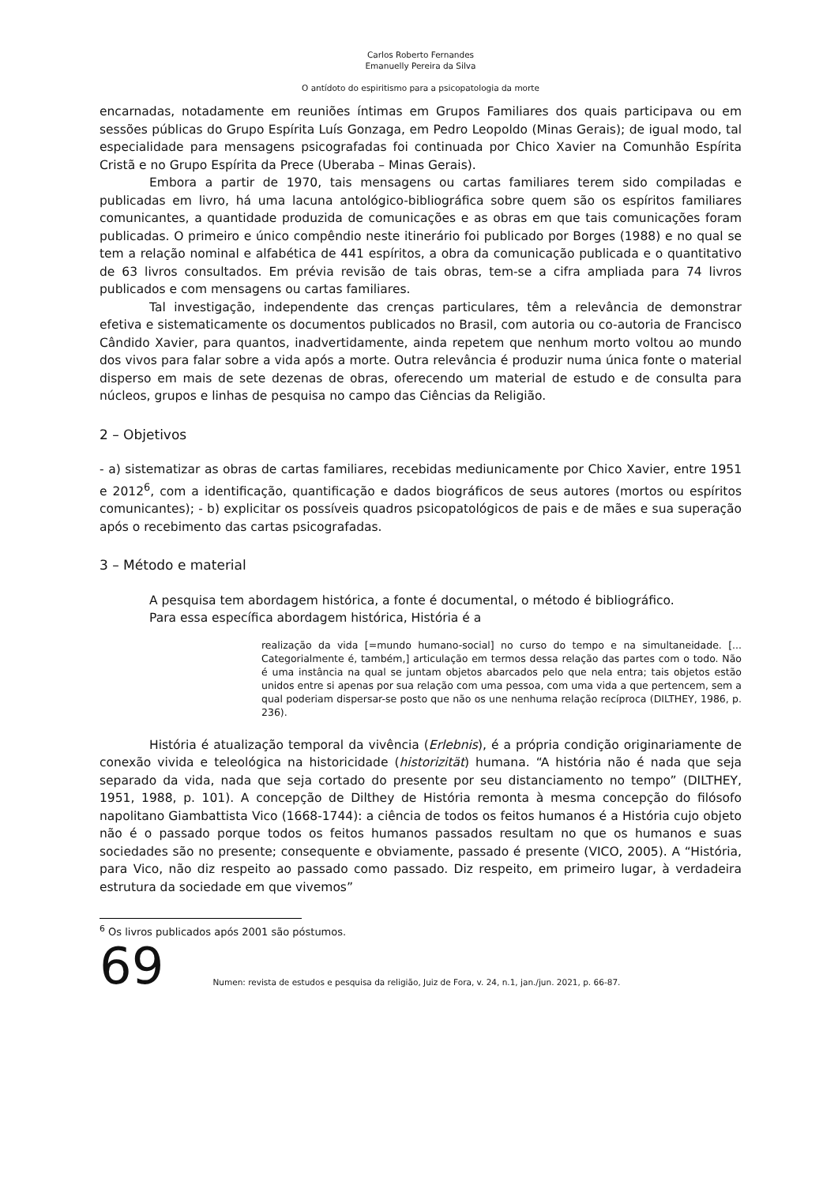Carlos Roberto Fernandes
Emanuelly Pereira da Silva
O antídoto do espiritismo para a psicopatologia da morte
encarnadas, notadamente em reuniões íntimas em Grupos Familiares dos quais participava ou em sessões públicas do Grupo Espírita Luís Gonzaga, em Pedro Leopoldo (Minas Gerais); de igual modo, tal especialidade para mensagens psicografadas foi continuada por Chico Xavier na Comunhão Espírita Cristã e no Grupo Espírita da Prece (Uberaba – Minas Gerais).
Embora a partir de 1970, tais mensagens ou cartas familiares terem sido compiladas e publicadas em livro, há uma lacuna antológico-bibliográfica sobre quem são os espíritos familiares comunicantes, a quantidade produzida de comunicações e as obras em que tais comunicações foram publicadas. O primeiro e único compêndio neste itinerário foi publicado por Borges (1988) e no qual se tem a relação nominal e alfabética de 441 espíritos, a obra da comunicação publicada e o quantitativo de 63 livros consultados. Em prévia revisão de tais obras, tem-se a cifra ampliada para 74 livros publicados e com mensagens ou cartas familiares.
Tal investigação, independente das crenças particulares, têm a relevância de demonstrar efetiva e sistematicamente os documentos publicados no Brasil, com autoria ou co-autoria de Francisco Cândido Xavier, para quantos, inadvertidamente, ainda repetem que nenhum morto voltou ao mundo dos vivos para falar sobre a vida após a morte. Outra relevância é produzir numa única fonte o material disperso em mais de sete dezenas de obras, oferecendo um material de estudo e de consulta para núcleos, grupos e linhas de pesquisa no campo das Ciências da Religião.
2 – Objetivos
- a) sistematizar as obras de cartas familiares, recebidas mediunicamente por Chico Xavier, entre 1951 e 2012<sup>6</sup>, com a identificação, quantificação e dados biográficos de seus autores (mortos ou espíritos comunicantes); - b) explicitar os possíveis quadros psicopatológicos de pais e de mães e sua superação após o recebimento das cartas psicografadas.
3 – Método e material
A pesquisa tem abordagem histórica, a fonte é documental, o método é bibliográfico.
Para essa específica abordagem histórica, História é a
realização da vida [=mundo humano-social] no curso do tempo e na simultaneidade. [... Categorialmente é, também,] articulação em termos dessa relação das partes com o todo. Não é uma instância na qual se juntam objetos abarcados pelo que nela entra; tais objetos estão unidos entre si apenas por sua relação com uma pessoa, com uma vida a que pertencem, sem a qual poderiam dispersar-se posto que não os une nenhuma relação recíproca (DILTHEY, 1986, p. 236).
História é atualização temporal da vivência (Erlebnis), é a própria condição originariamente de conexão vivida e teleológica na historicidade (historizität) humana. “A história não é nada que seja separado da vida, nada que seja cortado do presente por seu distanciamento no tempo” (DILTHEY, 1951, 1988, p. 101). A concepção de Dilthey de História remonta à mesma concepção do filósofo napolitano Giambattista Vico (1668-1744): a ciência de todos os feitos humanos é a História cujo objeto não é o passado porque todos os feitos humanos passados resultam no que os humanos e suas sociedades são no presente; consequente e obviamente, passado é presente (VICO, 2005). A “História, para Vico, não diz respeito ao passado como passado. Diz respeito, em primeiro lugar, à verdadeira estrutura da sociedade em que vivemos”
<sup>6</sup> Os livros publicados após 2001 são póstumos.
69 Numen: revista de estudos e pesquisa da religião, Juiz de Fora, v. 24, n.1, jan./jun. 2021, p. 66-87.